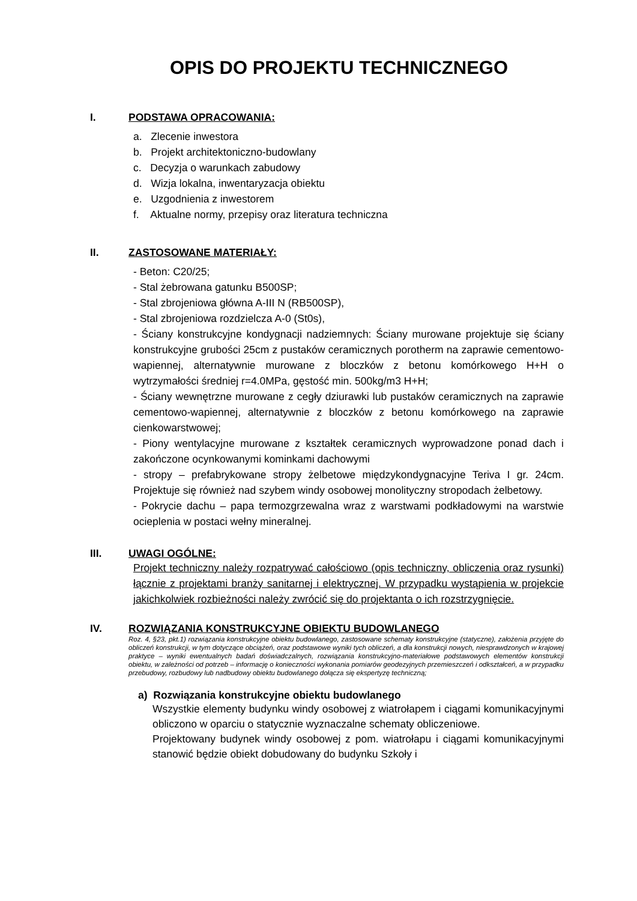OPIS DO PROJEKTU TECHNICZNEGO
I. PODSTAWA OPRACOWANIA:
a. Zlecenie inwestora
b. Projekt architektoniczno-budowlany
c. Decyzja o warunkach zabudowy
d. Wizja lokalna, inwentaryzacja obiektu
e. Uzgodnienia z inwestorem
f. Aktualne normy, przepisy oraz literatura techniczna
II. ZASTOSOWANE MATERIAŁY:
- Beton: C20/25;
- Stal żebrowana gatunku B500SP;
- Stal zbrojeniowa główna A-III N (RB500SP),
- Stal zbrojeniowa rozdzielcza A-0 (St0s),
- Ściany konstrukcyjne kondygnacji nadziemnych: Ściany murowane projektuje się ściany konstrukcyjne grubości 25cm z pustaków ceramicznych porotherm na zaprawie cementowo-wapiennej, alternatywnie murowane z bloczków z betonu komórkowego H+H o wytrzymałości średniej r=4.0MPa, gęstość min. 500kg/m3 H+H;
- Ściany wewnętrzne murowane z cegły dziurawki lub pustaków ceramicznych na zaprawie cementowo-wapiennej, alternatywnie z bloczków z betonu komórkowego na zaprawie cienkowarstwowej;
- Piony wentylacyjne murowane z kształtek ceramicznych wyprowadzone ponad dach i zakończone ocynkowanymi kominkami dachowymi
- stropy – prefabrykowane stropy żelbetowe międzykondygnacyjne Teriva I gr. 24cm. Projektuje się również nad szybem windy osobowej monolityczny stropodach żelbetowy.
- Pokrycie dachu – papa termozgrzewalna wraz z warstwami podkładowymi na warstwie ocieplenia w postaci wełny mineralnej.
III. UWAGI OGÓLNE:
Projekt techniczny należy rozpatrywać całościowo (opis techniczny, obliczenia oraz rysunki) łącznie z projektami branży sanitarnej i elektrycznej. W przypadku wystąpienia w projekcie jakichkolwiek rozbieżności należy zwrócić się do projektanta o ich rozstrzygnięcie.
IV. ROZWIĄZANIA KONSTRUKCYJNE OBIEKTU BUDOWLANEGO
Roz. 4, §23, pkt.1) rozwiązania konstrukcyjne obiektu budowlanego, zastosowane schematy konstrukcyjne (statyczne), założenia przyjęte do obliczeń konstrukcji, w tym dotyczące obciążeń, oraz podstawowe wyniki tych obliczeń, a dla konstrukcji nowych, niesprawdzonych w krajowej praktyce – wyniki ewentualnych badań doświadczalnych, rozwiązania konstrukcyjno-materiałowe podstawowych elementów konstrukcji obiektu, w zależności od potrzeb – informację o konieczności wykonania pomiarów geodezyjnych przemieszczeń i odkształceń, a w przypadku przebudowy, rozbudowy lub nadbudowy obiektu budowlanego dołącza się ekspertyzę techniczną;
a) Rozwiązania konstrukcyjne obiektu budowlanego
Wszystkie elementy budynku windy osobowej z wiatrołapem i ciągami komunikacyjnymi obliczono w oparciu o statycznie wyznaczalne schematy obliczeniowe.
Projektowany budynek windy osobowej z pom. wiatrołapu i ciągami komunikacyjnymi stanowić będzie obiekt dobudowany do budynku Szkoły i